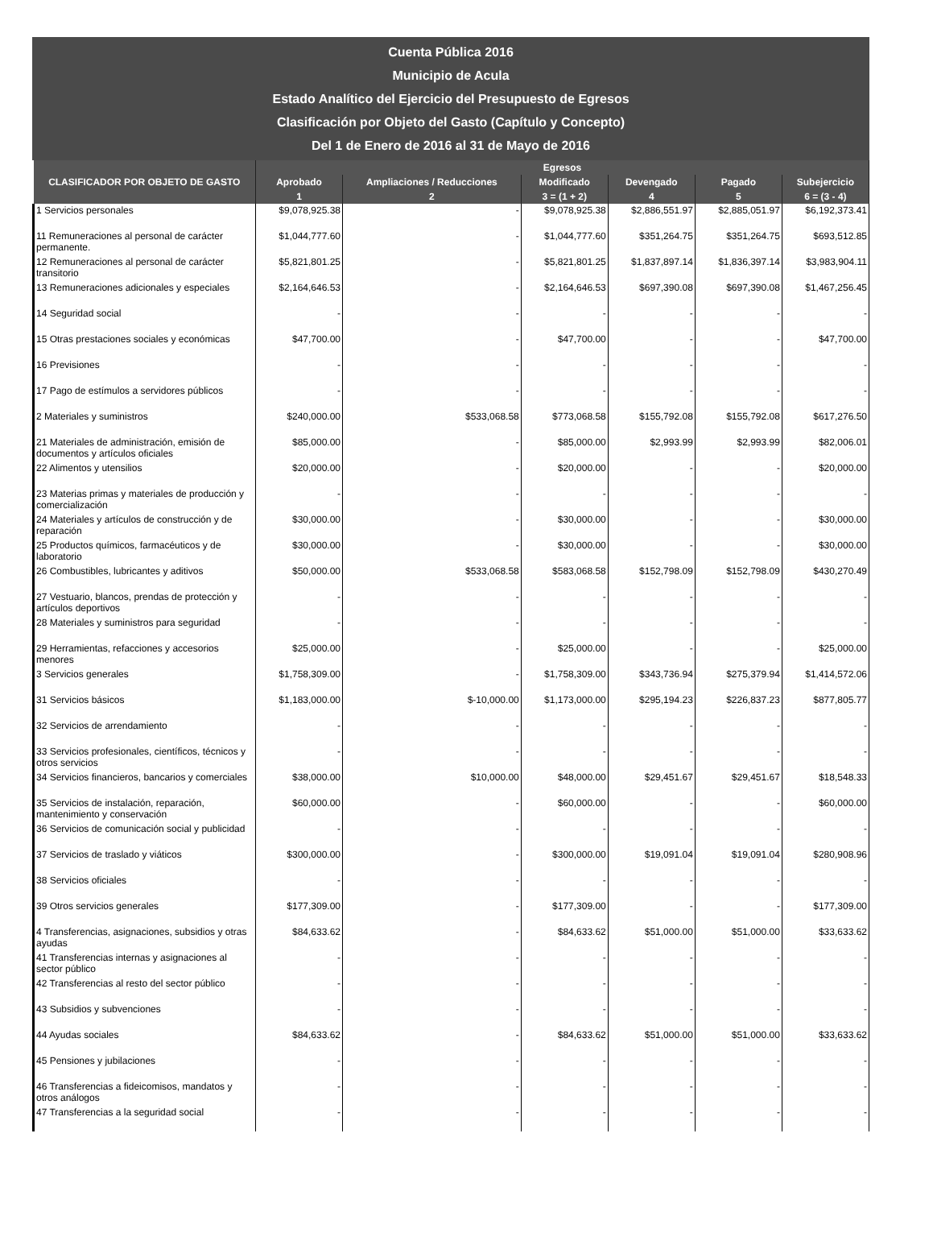Cuenta Pública 2016
Municipio de Acula
Estado Analítico del Ejercicio del Presupuesto de Egresos
Clasificación por Objeto del Gasto (Capítulo y Concepto)
Del 1 de Enero de 2016 al 31 de Mayo de 2016
| CLASIFICADOR POR OBJETO DE GASTO | Egresos | | | | | |
| --- | --- | --- | --- | --- | --- | --- |
| | Aprobado | Ampliaciones / Reducciones | Modificado | Devengado | Pagado | Subejercicio |
| | 1 | 2 | 3 = (1 + 2) | 4 | 5 | 6 = (3 - 4) |
| 1 Servicios personales | $9,078,925.38 | - | $9,078,925.38 | $2,886,551.97 | $2,885,051.97 | $6,192,373.41 |
| 11 Remuneraciones al personal de carácter permanente. | $1,044,777.60 | - | $1,044,777.60 | $351,264.75 | $351,264.75 | $693,512.85 |
| 12 Remuneraciones al personal de carácter transitorio | $5,821,801.25 | - | $5,821,801.25 | $1,837,897.14 | $1,836,397.14 | $3,983,904.11 |
| 13 Remuneraciones adicionales y especiales | $2,164,646.53 | - | $2,164,646.53 | $697,390.08 | $697,390.08 | $1,467,256.45 |
| 14 Seguridad social | - | - | - | - | - | - |
| 15 Otras prestaciones sociales y económicas | $47,700.00 | - | $47,700.00 | - | - | $47,700.00 |
| 16 Previsiones | - | - | - | - | - | - |
| 17 Pago de estímulos a servidores públicos | - | - | - | - | - | - |
| 2 Materiales y suministros | $240,000.00 | $533,068.58 | $773,068.58 | $155,792.08 | $155,792.08 | $617,276.50 |
| 21 Materiales de administración, emisión de documentos y artículos oficiales | $85,000.00 | - | $85,000.00 | $2,993.99 | $2,993.99 | $82,006.01 |
| 22 Alimentos y utensilios | $20,000.00 | - | $20,000.00 | - | - | $20,000.00 |
| 23 Materias primas y materiales de producción y comercialización | - | - | - | - | - | - |
| 24 Materiales y artículos de construcción y de reparación | $30,000.00 | - | $30,000.00 | - | - | $30,000.00 |
| 25 Productos químicos, farmacéuticos y de laboratorio | $30,000.00 | - | $30,000.00 | - | - | $30,000.00 |
| 26 Combustibles, lubricantes y aditivos | $50,000.00 | $533,068.58 | $583,068.58 | $152,798.09 | $152,798.09 | $430,270.49 |
| 27 Vestuario, blancos, prendas de protección y artículos deportivos | - | - | - | - | - | - |
| 28 Materiales y suministros para seguridad | - | - | - | - | - | - |
| 29 Herramientas, refacciones y accesorios menores | $25,000.00 | - | $25,000.00 | - | - | $25,000.00 |
| 3 Servicios generales | $1,758,309.00 | - | $1,758,309.00 | $343,736.94 | $275,379.94 | $1,414,572.06 |
| 31 Servicios básicos | $1,183,000.00 | $-10,000.00 | $1,173,000.00 | $295,194.23 | $226,837.23 | $877,805.77 |
| 32 Servicios de arrendamiento | - | - | - | - | - | - |
| 33 Servicios profesionales, científicos, técnicos y otros servicios | - | - | - | - | - | - |
| 34 Servicios financieros, bancarios y comerciales | $38,000.00 | $10,000.00 | $48,000.00 | $29,451.67 | $29,451.67 | $18,548.33 |
| 35 Servicios de instalación, reparación, mantenimiento y conservación | $60,000.00 | - | $60,000.00 | - | - | $60,000.00 |
| 36 Servicios de comunicación social y publicidad | - | - | - | - | - | - |
| 37 Servicios de traslado y viáticos | $300,000.00 | - | $300,000.00 | $19,091.04 | $19,091.04 | $280,908.96 |
| 38 Servicios oficiales | - | - | - | - | - | - |
| 39 Otros servicios generales | $177,309.00 | - | $177,309.00 | - | - | $177,309.00 |
| 4 Transferencias, asignaciones, subsidios y otras ayudas | $84,633.62 | - | $84,633.62 | $51,000.00 | $51,000.00 | $33,633.62 |
| 41 Transferencias internas y asignaciones al sector público | - | - | - | - | - | - |
| 42 Transferencias al resto del sector público | - | - | - | - | - | - |
| 43 Subsidios y subvenciones | - | - | - | - | - | - |
| 44 Ayudas sociales | $84,633.62 | - | $84,633.62 | $51,000.00 | $51,000.00 | $33,633.62 |
| 45 Pensiones y jubilaciones | - | - | - | - | - | - |
| 46 Transferencias a fideicomisos, mandatos y otros análogos | - | - | - | - | - | - |
| 47 Transferencias a la seguridad social | - | - | - | - | - | - |